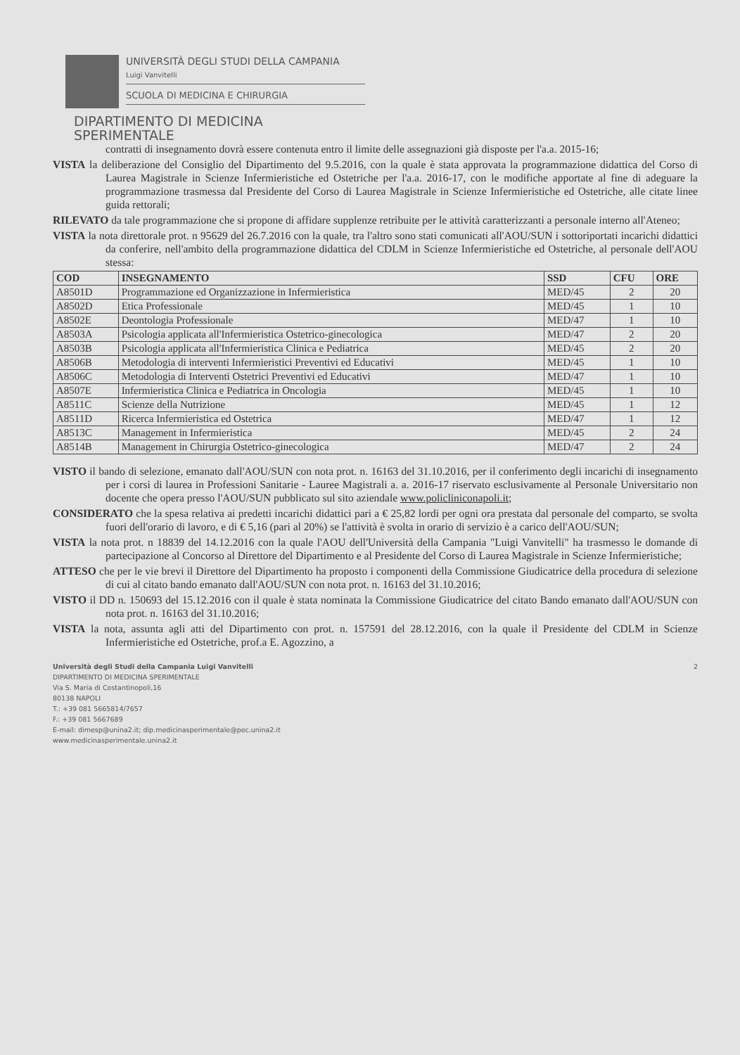UNIVERSITÀ DEGLI STUDI DELLA CAMPANIA
Luigi Vanvitelli
SCUOLA DI MEDICINA E CHIRURGIA
DIPARTIMENTO DI MEDICINA
SPERIMENTALE
contratti di insegnamento dovrà essere contenuta entro il limite delle assegnazioni già disposte per l'a.a. 2015-16;
VISTA la deliberazione del Consiglio del Dipartimento del 9.5.2016, con la quale è stata approvata la programmazione didattica del Corso di Laurea Magistrale in Scienze Infermieristiche ed Ostetriche per l'a.a. 2016-17, con le modifiche apportate al fine di adeguare la programmazione trasmessa dal Presidente del Corso di Laurea Magistrale in Scienze Infermieristiche ed Ostetriche, alle citate linee guida rettorali;
RILEVATO da tale programmazione che si propone di affidare supplenze retribuite per le attività caratterizzanti a personale interno all'Ateneo;
VISTA la nota direttorale prot. n 95629 del 26.7.2016 con la quale, tra l'altro sono stati comunicati all'AOU/SUN i sottoriportati incarichi didattici da conferire, nell'ambito della programmazione didattica del CDLM in Scienze Infermieristiche ed Ostetriche, al personale dell'AOU stessa:
| COD | INSEGNAMENTO | SSD | CFU | ORE |
| --- | --- | --- | --- | --- |
| A8501D | Programmazione ed Organizzazione in Infermieristica | MED/45 | 2 | 20 |
| A8502D | Etica Professionale | MED/45 | 1 | 10 |
| A8502E | Deontologia Professionale | MED/47 | 1 | 10 |
| A8503A | Psicologia applicata all'Infermieristica Ostetrico-ginecologica | MED/47 | 2 | 20 |
| A8503B | Psicologia applicata all'Infermieristica Clinica e Pediatrica | MED/45 | 2 | 20 |
| A8506B | Metodologia di interventi Infermieristici Preventivi ed Educativi | MED/45 | 1 | 10 |
| A8506C | Metodologia di Interventi Ostetrici Preventivi ed Educativi | MED/47 | 1 | 10 |
| A8507E | Infermieristica Clinica e Pediatrica in Oncologia | MED/45 | 1 | 10 |
| A8511C | Scienze della Nutrizione | MED/45 | 1 | 12 |
| A8511D | Ricerca Infermieristica ed Ostetrica | MED/47 | 1 | 12 |
| A8513C | Management in Infermieristica | MED/45 | 2 | 24 |
| A8514B | Management in Chirurgia Ostetrico-ginecologica | MED/47 | 2 | 24 |
VISTO il bando di selezione, emanato dall'AOU/SUN con nota prot. n. 16163 del 31.10.2016, per il conferimento degli incarichi di insegnamento per i corsi di laurea in Professioni Sanitarie - Lauree Magistrali a. a. 2016-17 riservato esclusivamente al Personale Universitario non docente che opera presso l'AOU/SUN pubblicato sul sito aziendale www.policliniconapoli.it;
CONSIDERATO che la spesa relativa ai predetti incarichi didattici pari a € 25,82 lordi per ogni ora prestata dal personale del comparto, se svolta fuori dell'orario di lavoro, e di € 5,16 (pari al 20%) se l'attività è svolta in orario di servizio è a carico dell'AOU/SUN;
VISTA la nota prot. n 18839 del 14.12.2016 con la quale l'AOU dell'Università della Campania "Luigi Vanvitelli" ha trasmesso le domande di partecipazione al Concorso al Direttore del Dipartimento e al Presidente del Corso di Laurea Magistrale in Scienze Infermieristiche;
ATTESO che per le vie brevi il Direttore del Dipartimento ha proposto i componenti della Commissione Giudicatrice della procedura di selezione di cui al citato bando emanato dall'AOU/SUN con nota prot. n. 16163 del 31.10.2016;
VISTO il DD n. 150693 del 15.12.2016 con il quale è stata nominata la Commissione Giudicatrice del citato Bando emanato dall'AOU/SUN con nota prot. n. 16163 del 31.10.2016;
VISTA la nota, assunta agli atti del Dipartimento con prot. n. 157591 del 28.12.2016, con la quale il Presidente del CDLM in Scienze Infermieristiche ed Ostetriche, prof.a E. Agozzino, a
Università degli Studi della Campania Luigi Vanvitelli
DIPARTIMENTO DI MEDICINA SPERIMENTALE
Via S. Maria di Costantinopoli,16
80138 NAPOLI
T.: +39 081 5665814/7657
F.: +39 081 5667689
E-mail: dimesp@unina2.it; dip.medicinasperimentale@pec.unina2.it
www.medicinasperimentale.unina2.it
2